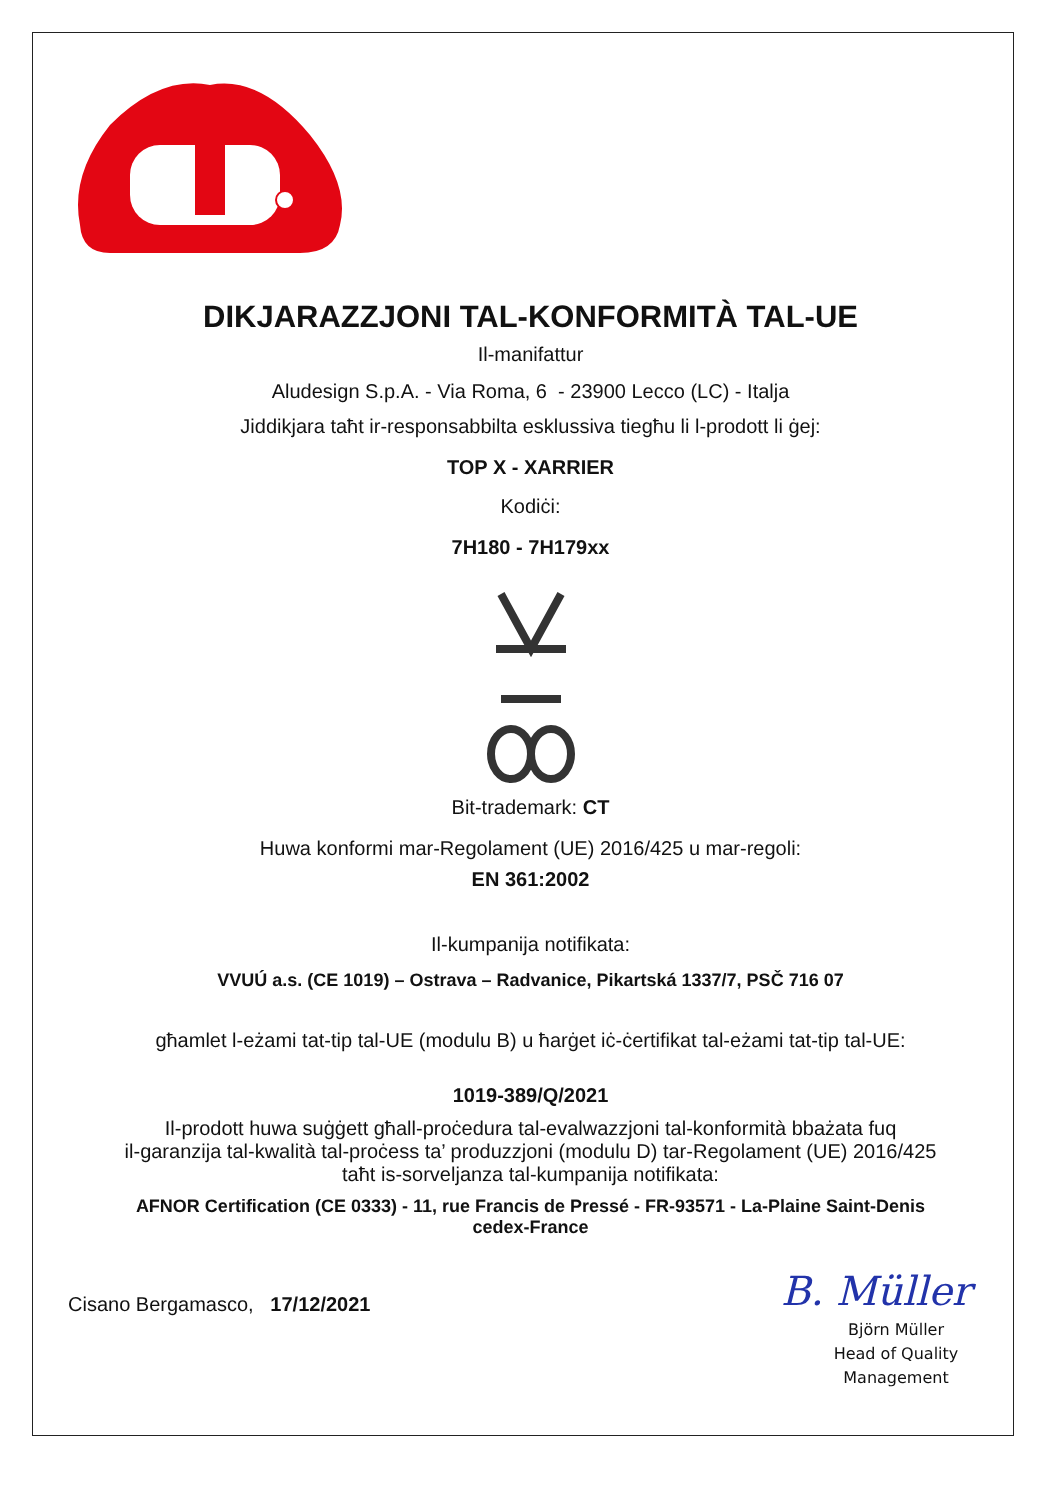DIKJARAZZJONI TAL-KONFORMITÀ TAL-UE
Il-manifattur
Aludesign S.p.A. - Via Roma, 6 - 23900 Lecco (LC) - Italja
Jiddikjara taħt ir-responsabbilta esklussiva tiegħu li l-prodott li ġej:
TOP X - XARRIER
Kodiċi:
7H180 - 7H179xx
Bit-trademark: CT
Huwa konformi mar-Regolament (UE) 2016/425 u mar-regoli:
EN 361:2002
Il-kumpanija notifikata:
VVUÚ a.s. (CE 1019) – Ostrava – Radvanice, Pikartská 1337/7, PSČ 716 07
għamlet l-eżami tat-tip tal-UE (modulu B) u ħarġet iċ-ċertifikat tal-eżami tat-tip tal-UE:
1019-389/Q/2021
Il-prodott huwa suġġett għall-proċedura tal-evalwazzjoni tal-konformità bbażata fuq
il-garanzija tal-kwalità tal-proċess ta’ produzzjoni (modulu D) tar-Regolament (UE) 2016/425
taħt is-sorveljanza tal-kumpanija notifikata:
AFNOR Certification (CE 0333) - 11, rue Francis de Pressé - FR-93571 - La-Plaine Saint-Denis
cedex-France
Cisano Bergamasco, 17/12/2021
B. Müller
Björn Müller
Head of Quality
Management